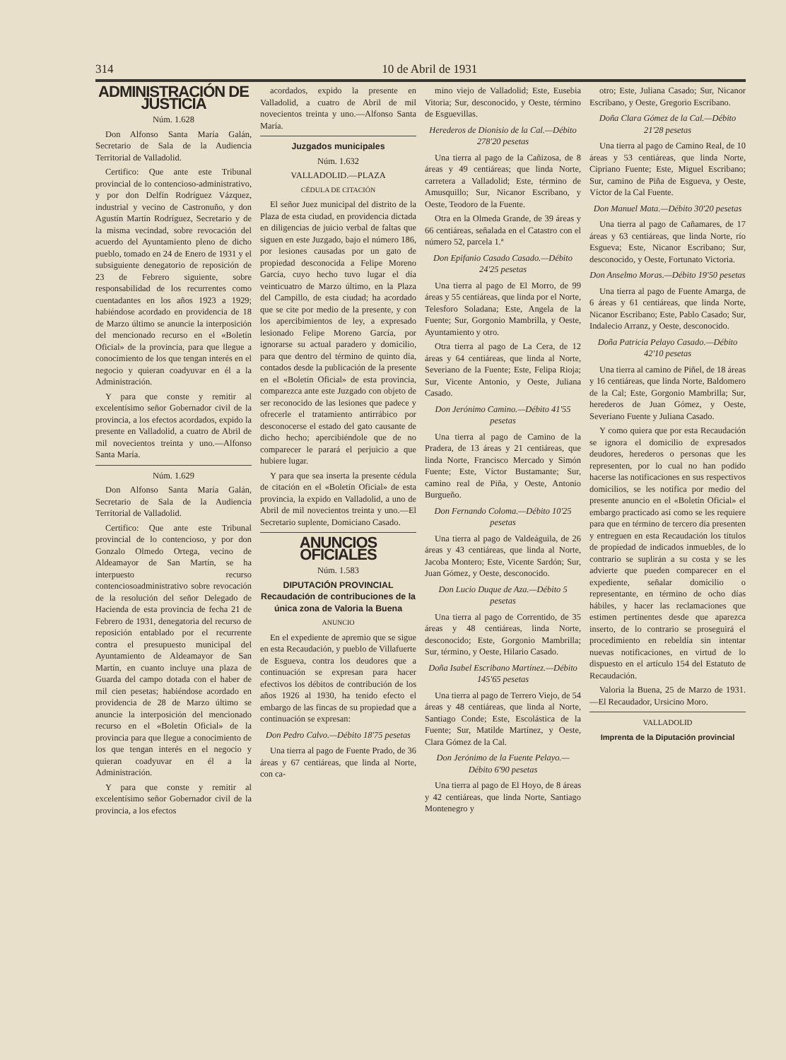314 10 de Abril de 1931
ADMINISTRACIÓN DE JUSTICIA
Núm. 1.628
Don Alfonso Santa María Galán, Secretario de Sala de la Audiencia Territorial de Valladolid.
Certifico: Que ante este Tribunal provincial de lo contencioso-administrativo, y por don Delfín Rodríguez Vázquez, industrial y vecino de Castronuño, y don Agustín Martín Rodríguez, Secretario y de la misma vecindad, sobre revocación del acuerdo del Ayuntamiento pleno de dicho pueblo, tomado en 24 de Enero de 1931 y el subsiguiente denegatorio de reposición de 23 de Febrero siguiente, sobre responsabilidad de los recurrentes como cuentadantes en los años 1923 a 1929; habiéndose acordado en providencia de 18 de Marzo último se anuncie la interposición del mencionado recurso en el «Boletín Oficial» de la provincia, para que llegue a conocimiento de los que tengan interés en el negocio y quieran coadyuvar en él a la Administración.
Y para que conste y remitir al excelentísimo señor Gobernador civil de la provincia, a los efectos acordados, expido la presente en Valladolid, a cuatro de Abril de mil novecientos treinta y uno.—Alfonso Santa María.
Núm. 1.629
Don Alfonso Santa María Galán, Secretario de Sala de la Audiencia Territorial de Valladolid.
Certifico: Que ante este Tribunal provincial de lo contencioso, y por don Gonzalo Olmedo Ortega, vecino de Aldeamayor de San Martín, se ha interpuesto recurso contenciosoadministrativo sobre revocación de la resolución del señor Delegado de Hacienda de esta provincia de fecha 21 de Febrero de 1931, denegatoria del recurso de reposición entablado por el recurrente contra el presupuesto municipal del Ayuntamiento de Aldeamayor de San Martín, en cuanto incluye una plaza de Guarda del campo dotada con el haber de mil cien pesetas; habiéndose acordado en providencia de 28 de Marzo último se anuncie la interposición del mencionado recurso en el «Boletín Oficial» de la provincia para que llegue a conocimiento de los que tengan interés en el negocio y quieran coadyuvar en él a la Administración.
Y para que conste y remitir al excelentísimo señor Gobernador civil de la provincia, a los efectos
acordados, expido la presente en Valladolid, a cuatro de Abril de mil novecientos treinta y uno.—Alfonso Santa María.
Juzgados municipales
Núm. 1.632
VALLADOLID.—PLAZA
CÉDULA DE CITACIÓN
El señor Juez municipal del distrito de la Plaza de esta ciudad, en providencia dictada en diligencias de juicio verbal de faltas que siguen en este Juzgado, bajo el número 186, por lesiones causadas por un gato de propiedad desconocida a Felipe Moreno García, cuyo hecho tuvo lugar el día veinticuatro de Marzo último, en la Plaza del Campillo, de esta ciudad; ha acordado que se cite por medio de la presente, y con los apercibimientos de ley, a expresado lesionado Felipe Moreno García, por ignorarse su actual paradero y domicilio, para que dentro del término de quinto día, contados desde la publicación de la presente en el «Boletín Oficial» de esta provincia, comparezca ante este Juzgado con objeto de ser reconocido de las lesiones que padece y ofrecerle el tratamiento antirrábico por desconocerse el estado del gato causante de dicho hecho; apercibiéndole que de no comparecer le parará el perjuicio a que hubiere lugar.
Y para que sea inserta la presente cédula de citación en el «Boletín Oficial» de esta provincia, la expido en Valladolid, a uno de Abril de mil novecientos treinta y uno.—El Secretario suplente, Domiciano Casado.
ANUNCIOS OFICIALES
Núm. 1.583
DIPUTACIÓN PROVINCIAL
Recaudación de contribuciones de la única zona de Valoria la Buena
ANUNCIO
En el expediente de apremio que se sigue en esta Recaudación, y pueblo de Villafuerte de Esgueva, contra los deudores que a continuación se expresan para hacer efectivos los débitos de contribución de los años 1926 al 1930, ha tenido efecto el embargo de las fincas de su propiedad que a continuación se expresan:
Don Pedro Calvo.—Débito 18'75 pesetas
Una tierra al pago de Fuente Prado, de 36 áreas y 67 centiáreas, que linda al Norte, con ca-
mino viejo de Valladolid; Este, Eusebia Vitoria; Sur, desconocido, y Oeste, término de Esguevillas.
Herederos de Dionisio de la Cal.—Débito 278'20 pesetas
Una tierra al pago de la Cañizosa, de 8 áreas y 49 centiáreas; que linda Norte, carretera a Valladolid; Este, término de Amusquillo; Sur, Nicanor Escribano, y Oeste, Teodoro de la Fuente.
Otra en la Olmeda Grande, de 39 áreas y 66 centiáreas, señalada en el Catastro con el número 52, parcela 1.ª
Don Epifanio Casado Casado.—Débito 24'25 pesetas
Una tierra al pago de El Morro, de 99 áreas y 55 centiáreas, que linda por el Norte, Telesforo Soladana; Este, Angela de la Fuente; Sur, Gorgonio Mambrilla, y Oeste, Ayuntamiento y otro.
Otra tierra al pago de La Cera, de 12 áreas y 64 centiáreas, que linda al Norte, Severiano de la Fuente; Este, Felipa Rioja; Sur, Vicente Antonio, y Oeste, Juliana Casado.
Don Jerónimo Camino.—Débito 41'55 pesetas
Una tierra al pago de Camino de la Pradera, de 13 áreas y 21 centiáreas, que linda Norte, Francisco Mercado y Simón Fuente; Este, Víctor Bustamante; Sur, camino real de Piña, y Oeste, Antonio Burgueño.
Don Fernando Coloma.—Débito 10'25 pesetas
Una tierra al pago de Valdeáguila, de 26 áreas y 43 centiáreas, que linda al Norte, Jacoba Montero; Este, Vicente Sardón; Sur, Juan Gómez, y Oeste, desconocido.
Don Lucio Duque de Aza.—Débito 5 pesetas
Una tierra al pago de Correntido, de 35 áreas y 48 centiáreas, linda Norte, desconocido; Este, Gorgonio Mambrilla; Sur, término, y Oeste, Hilario Casado.
Doña Isabel Escribano Martínez.—Débito 145'65 pesetas
Una tierra al pago de Terrero Viejo, de 54 áreas y 48 centiáreas, que linda al Norte, Santiago Conde; Este, Escolástica de la Fuente; Sur, Matilde Martínez, y Oeste, Clara Gómez de la Cal.
Don Jerónimo de la Fuente Pelayo.—Débito 6'90 pesetas
Una tierra al pago de El Hoyo, de 8 áreas y 42 centiáreas, que linda Norte, Santiago Montenegro y
otro; Este, Juliana Casado; Sur, Nicanor Escribano, y Oeste, Gregorio Escribano.
Doña Clara Gómez de la Cal.—Débito 21'28 pesetas
Una tierra al pago de Camino Real, de 10 áreas y 53 centiáreas, que linda Norte, Cipriano Fuente; Este, Miguel Escribano; Sur, camino de Piña de Esgueva, y Oeste, Víctor de la Cal Fuente.
Don Manuel Mata.—Débito 30'20 pesetas
Una tierra al pago de Cañamares, de 17 áreas y 63 centiáreas, que linda Norte, río Esgueva; Este, Nicanor Escribano; Sur, desconocido, y Oeste, Fortunato Victoria.
Don Anselmo Moras.—Débito 19'50 pesetas
Una tierra al pago de Fuente Amarga, de 6 áreas y 61 centiáreas, que linda Norte, Nicanor Escribano; Este, Pablo Casado; Sur, Indalecio Arranz, y Oeste, desconocido.
Doña Patricia Pelayo Casado.—Débito 42'10 pesetas
Una tierra al camino de Piñel, de 18 áreas y 16 centiáreas, que linda Norte, Baldomero de la Cal; Este, Gorgonio Mambrilla; Sur, herederos de Juan Gómez, y Oeste, Severiano Fuente y Juliana Casado.
Y como quiera que por esta Recaudación se ignora el domicilio de expresados deudores, herederos o personas que les representen, por lo cual no han podido hacerse las notificaciones en sus respectivos domicilios, se les notifica por medio del presente anuncio en el «Boletín Oficial» el embargo practicado así como se les requiere para que en término de tercero día presenten y entreguen en esta Recaudación los títulos de propiedad de indicados inmuebles, de lo contrario se suplirán a su costa y se les advierte que pueden comparecer en el expediente, señalar domicilio o representante, en término de ocho días hábiles, y hacer las reclamaciones que estimen pertinentes desde que aparezca inserto, de lo contrario se proseguirá el procedimiento en rebeldía sin intentar nuevas notificaciones, en virtud de lo dispuesto en el artículo 154 del Estatuto de Recaudación.
Valoria la Buena, 25 de Marzo de 1931.—El Recaudador, Ursicino Moro.
VALLADOLID
Imprenta de la Diputación provincial